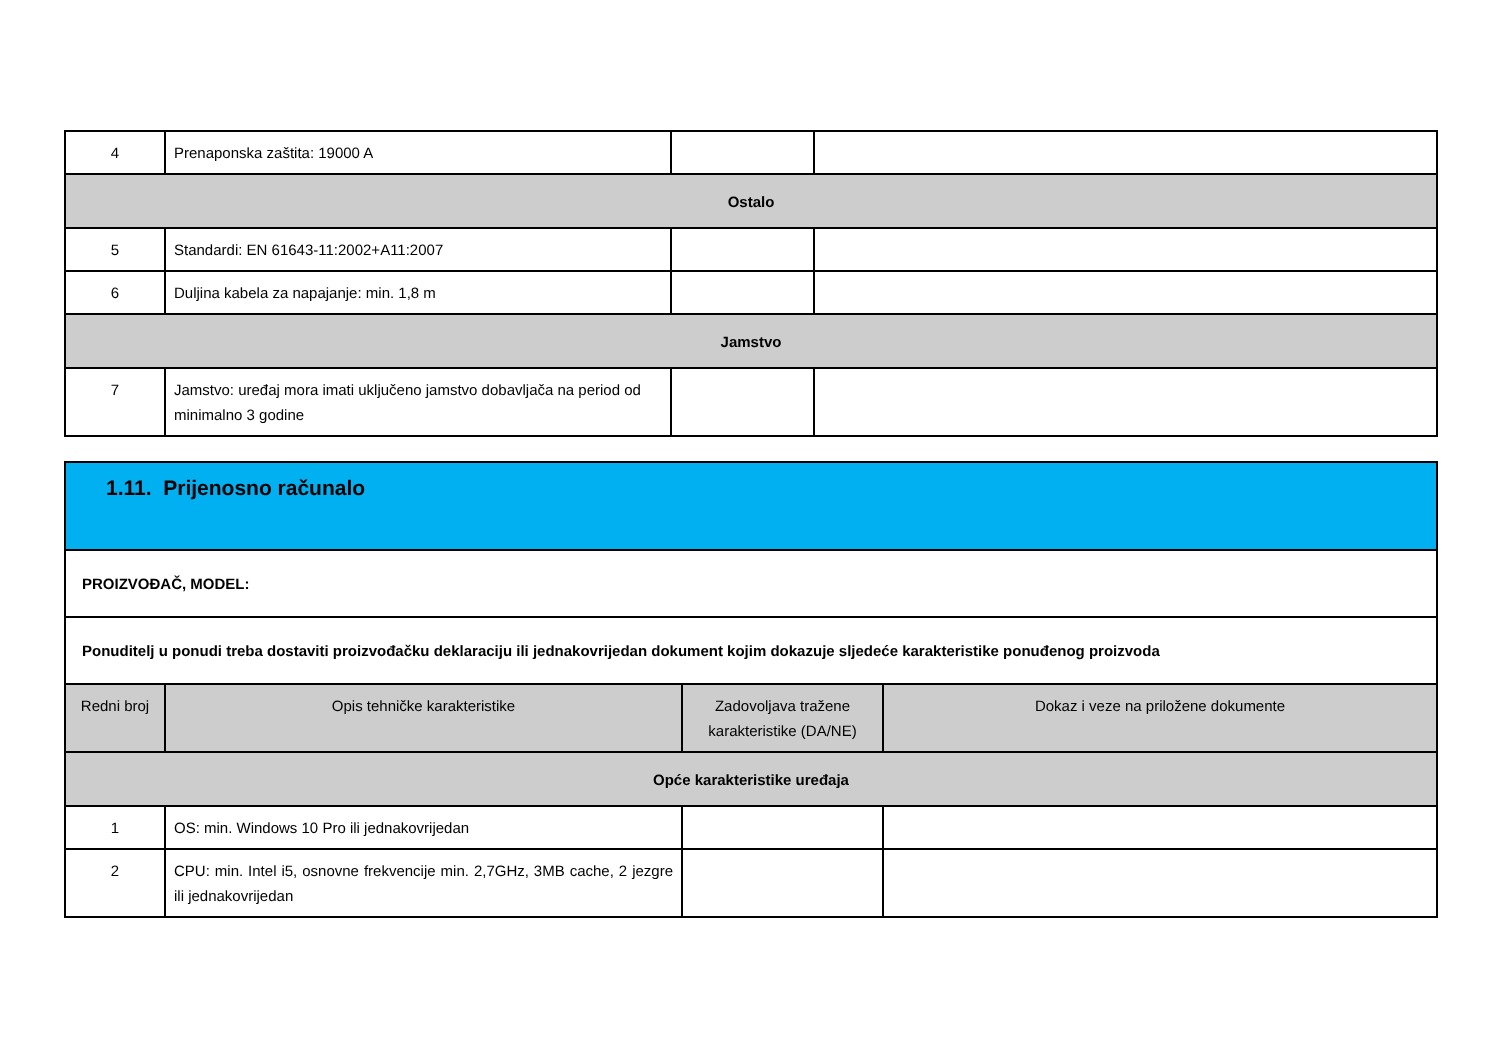| 4 | Prenaponska zaštita: 19000 A | | |
| Ostalo | | | |
| 5 | Standardi: EN 61643-11:2002+A11:2007 | | |
| 6 | Duljina kabela za napajanje: min. 1,8 m | | |
| Jamstvo | | | |
| 7 | Jamstvo: uređaj mora imati uključeno jamstvo dobavljača na period od minimalno 3 godine | | |
| 1.11. Prijenosno računalo | | | |
| PROIZVOĐAČ, MODEL: | | | |
| Ponuditelj u ponudi treba dostaviti proizvođačku deklaraciju ili jednakovrijedan dokument kojim dokazuje sljedeće karakteristike ponuđenog proizvoda | | | |
| Redni broj | Opis tehničke karakteristike | Zadovoljava tražene karakteristike (DA/NE) | Dokaz i veze na priložene dokumente |
| Opće karakteristike uređaja | | | |
| 1 | OS: min. Windows 10 Pro ili jednakovrijedan | | |
| 2 | CPU: min. Intel i5, osnovne frekvencije min. 2,7GHz, 3MB cache, 2 jezgre ili jednakovrijedan | | |